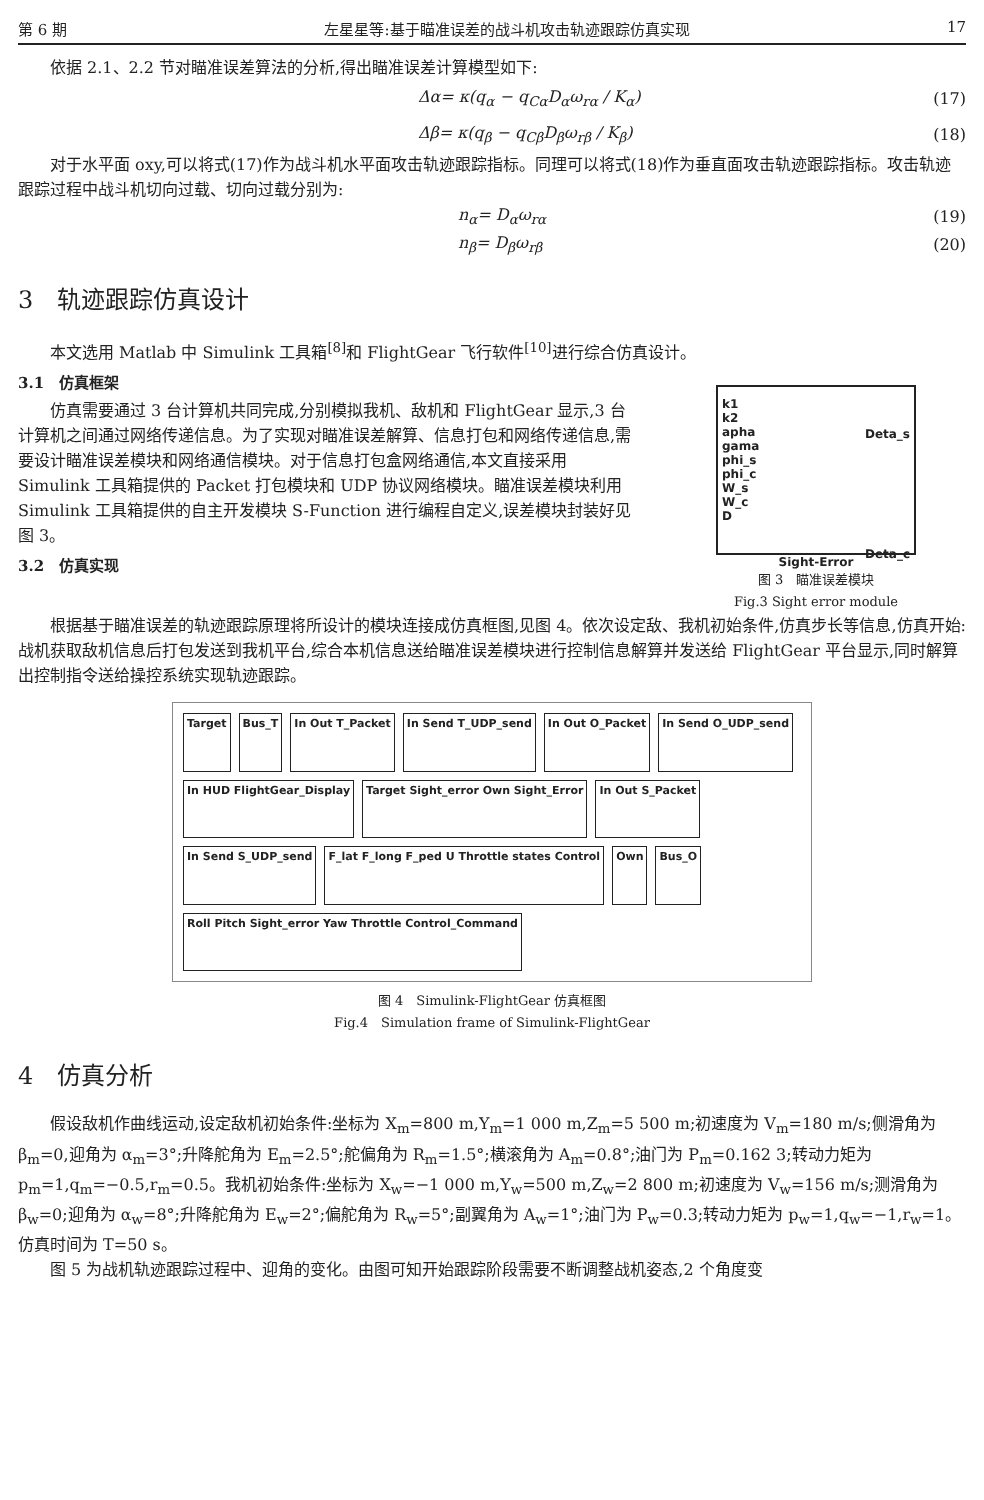第 6 期 左星星等:基于瞄准误差的战斗机攻击轨迹跟踪仿真实现 17
依据 2.1、2.2 节对瞄准误差算法的分析,得出瞄准误差计算模型如下:
Δα= κ(q<sub>α</sub> − q<sub>Cα</sub>D<sub>α</sub>ω<sub>rα</sub> / K<sub>α</sub>) (17)
Δβ= κ(q<sub>β</sub> − q<sub>Cβ</sub>D<sub>β</sub>ω<sub>rβ</sub> / K<sub>β</sub>) (18)
对于水平面 oxy,可以将式(17)作为战斗机水平面攻击轨迹跟踪指标。同理可以将式(18)作为垂直面攻击轨迹跟踪指标。攻击轨迹跟踪过程中战斗机切向过载、切向过载分别为:
n<sub>α</sub>= D<sub>α</sub>ω<sub>rα</sub> (19)
n<sub>β</sub>= D<sub>β</sub>ω<sub>rβ</sub> (20)
3　轨迹跟踪仿真设计
本文选用 Matlab 中 Simulink 工具箱<sup>[8]</sup>和 FlightGear 飞行软件<sup>[10]</sup>进行综合仿真设计。
3.1　仿真框架
仿真需要通过 3 台计算机共同完成,分别模拟我机、敌机和 FlightGear 显示,3 台计算机之间通过网络传递信息。为了实现对瞄准误差解算、信息打包和网络传递信息,需要设计瞄准误差模块和网络通信模块。对于信息打包盒网络通信,本文直接采用 Simulink 工具箱提供的 Packet 打包模块和 UDP 协议网络模块。瞄准误差模块利用 Simulink 工具箱提供的自主开发模块 S-Function 进行编程自定义,误差模块封装好见图 3。
3.2　仿真实现
k1
k2
apha
gama
phi_s
phi_c
W_s
W_c
D
Deta_s
Deta_c
Sight-Error
图 3　瞄准误差模块
Fig.3 Sight error module
根据基于瞄准误差的轨迹跟踪原理将所设计的模块连接成仿真框图,见图 4。依次设定敌、我机初始条件,仿真步长等信息,仿真开始:战机获取敌机信息后打包发送到我机平台,综合本机信息送给瞄准误差模块进行控制信息解算并发送给 FlightGear 平台显示,同时解算出控制指令送给操控系统实现轨迹跟踪。
Target
Bus_T
In Out T_Packet
In Send T_UDP_send
In Out O_Packet
In Send O_UDP_send
In HUD FlightGear_Display
Target Sight_error Own Sight_Error
In Out S_Packet
In Send S_UDP_send
F_lat F_long F_ped U Throttle states Control
Own
Bus_O
Roll Pitch Sight_error Yaw Throttle Control_Command
图 4　Simulink-FlightGear 仿真框图
Fig.4　Simulation frame of Simulink-FlightGear
4　仿真分析
假设敌机作曲线运动,设定敌机初始条件:坐标为 X<sub>m</sub>=800 m,Y<sub>m</sub>=1 000 m,Z<sub>m</sub>=5 500 m;初速度为 V<sub>m</sub>=180 m/s;侧滑角为 β<sub>m</sub>=0,迎角为 α<sub>m</sub>=3°;升降舵角为 E<sub>m</sub>=2.5°;舵偏角为 R<sub>m</sub>=1.5°;横滚角为 A<sub>m</sub>=0.8°;油门为 P<sub>m</sub>=0.162 3;转动力矩为 p<sub>m</sub>=1,q<sub>m</sub>=−0.5,r<sub>m</sub>=0.5。我机初始条件:坐标为 X<sub>w</sub>=−1 000 m,Y<sub>w</sub>=500 m,Z<sub>w</sub>=2 800 m;初速度为 V<sub>w</sub>=156 m/s;测滑角为 β<sub>w</sub>=0;迎角为 α<sub>w</sub>=8°;升降舵角为 E<sub>w</sub>=2°;偏舵角为 R<sub>w</sub>=5°;副翼角为 A<sub>w</sub>=1°;油门为 P<sub>w</sub>=0.3;转动力矩为 p<sub>w</sub>=1,q<sub>w</sub>=−1,r<sub>w</sub>=1。仿真时间为 T=50 s。
图 5 为战机轨迹跟踪过程中、迎角的变化。由图可知开始跟踪阶段需要不断调整战机姿态,2 个角度变